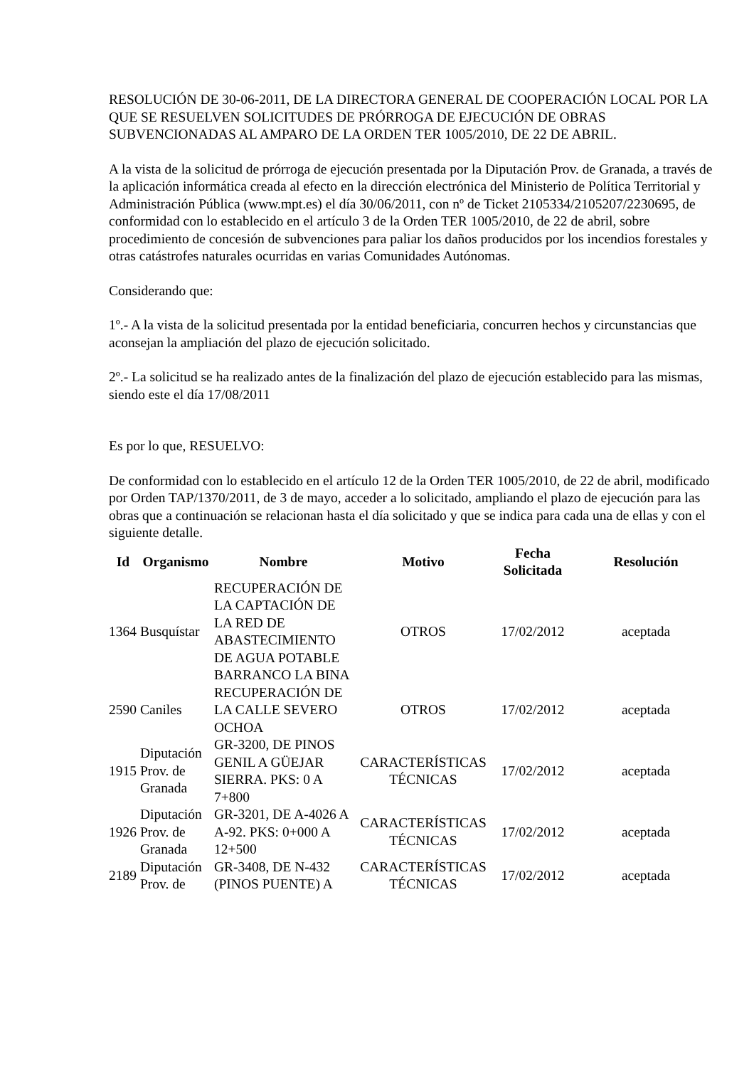RESOLUCIÓN DE 30-06-2011, DE LA DIRECTORA GENERAL DE COOPERACIÓN LOCAL POR LA QUE SE RESUELVEN SOLICITUDES DE PRÓRROGA DE EJECUCIÓN DE OBRAS SUBVENCIONADAS AL AMPARO DE LA ORDEN TER 1005/2010, DE 22 DE ABRIL.
A la vista de la solicitud de prórroga de ejecución presentada por la Diputación Prov. de Granada, a través de la aplicación informática creada al efecto en la dirección electrónica del Ministerio de Política Territorial y Administración Pública (www.mpt.es) el día 30/06/2011, con nº de Ticket 2105334/2105207/2230695, de conformidad con lo establecido en el artículo 3 de la Orden TER 1005/2010, de 22 de abril, sobre procedimiento de concesión de subvenciones para paliar los daños producidos por los incendios forestales y otras catástrofes naturales ocurridas en varias Comunidades Autónomas.
Considerando que:
1º.- A la vista de la solicitud presentada por la entidad beneficiaria, concurren hechos y circunstancias que aconsejan la ampliación del plazo de ejecución solicitado.
2º.- La solicitud se ha realizado antes de la finalización del plazo de ejecución establecido para las mismas, siendo este el día 17/08/2011
Es por lo que, RESUELVO:
De conformidad con lo establecido en el artículo 12 de la Orden TER 1005/2010, de 22 de abril, modificado por Orden TAP/1370/2011, de 3 de mayo, acceder a lo solicitado, ampliando el plazo de ejecución para las obras que a continuación se relacionan hasta el día solicitado y que se indica para cada una de ellas y con el siguiente detalle.
| Id | Organismo | Nombre | Motivo | Fecha Solicitada | Resolución |
| --- | --- | --- | --- | --- | --- |
| 1364 | Busquístar | RECUPERACIÓN DE LA CAPTACIÓN DE LA RED DE ABASTECIMIENTO DE AGUA POTABLE BARRANCO LA BINA | OTROS | 17/02/2012 | aceptada |
| 2590 | Caniles | RECUPERACIÓN DE LA CALLE SEVERO OCHOA | OTROS | 17/02/2012 | aceptada |
| 1915 | Diputación Prov. de Granada | GR-3200, DE PINOS GENIL A GÜEJAR SIERRA. PKS: 0 A 7+800 | CARACTERÍSTICAS TÉCNICAS | 17/02/2012 | aceptada |
| 1926 | Diputación Prov. de Granada | GR-3201, DE A-4026 A A-92. PKS: 0+000 A 12+500 | CARACTERÍSTICAS TÉCNICAS | 17/02/2012 | aceptada |
| 2189 | Diputación Prov. de | GR-3408, DE N-432 (PINOS PUENTE) A | CARACTERÍSTICAS TÉCNICAS | 17/02/2012 | aceptada |